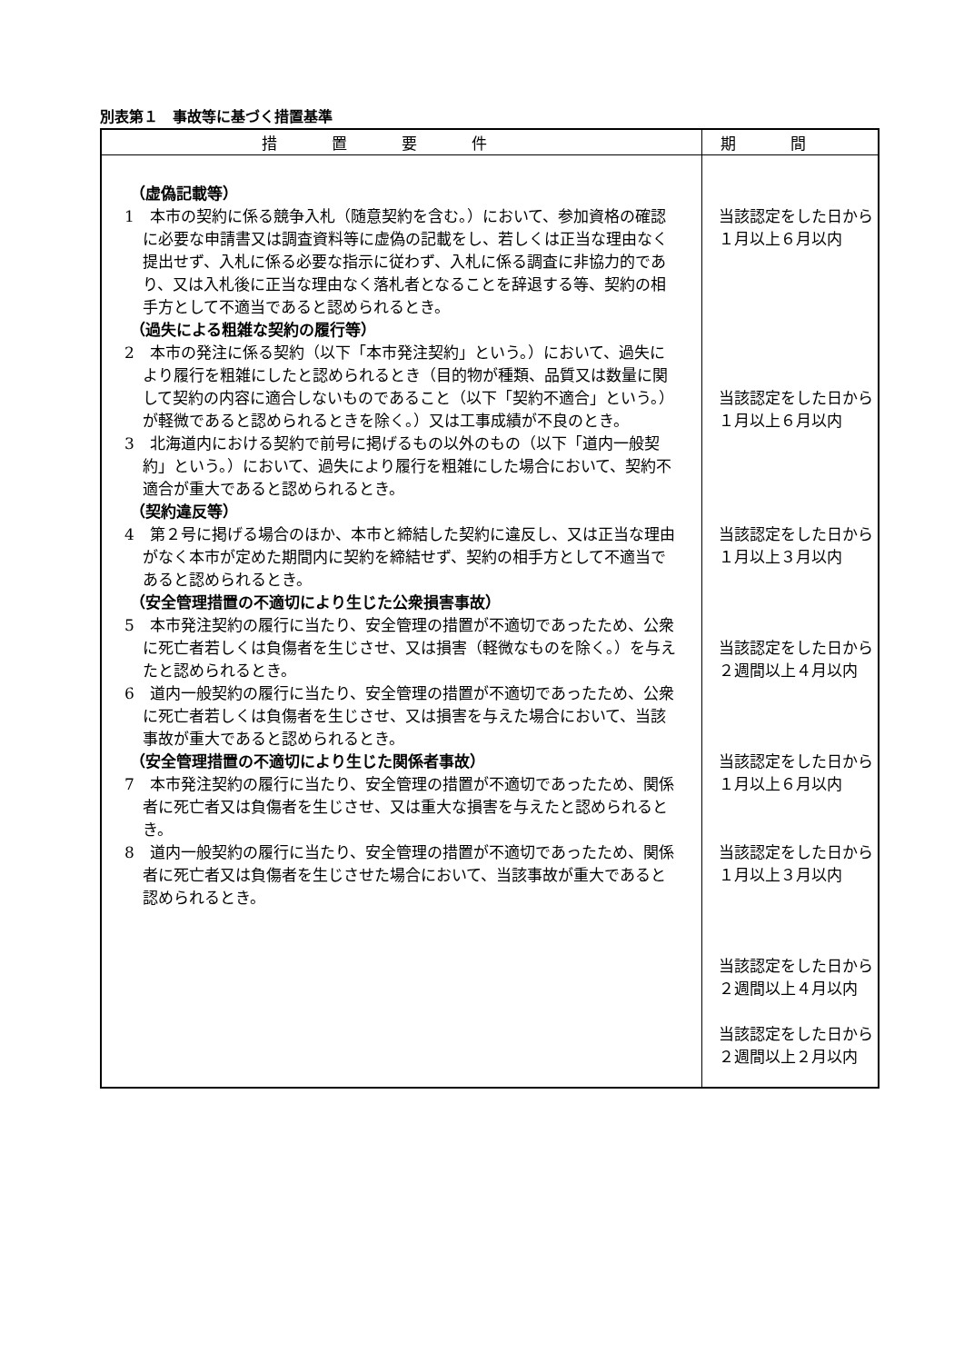別表第１　事故等に基づく措置基準
| 措置要件 | 期間 |
| --- | --- |
| （虚偽記載等） 1 本市の契約に係る競争入札（随意契約を含む。）において、参加資格の確認に必要な申請書又は調査資料等に虚偽の記載をし、若しくは正当な理由なく提出せず、入札に係る必要な指示に従わず、入札に係る調査に非協力的であり、又は入札後に正当な理由なく落札者となることを辞退する等、契約の相手方として不適当であると認められるとき。 （過失による粗雑な契約の履行等） 2 本市の発注に係る契約（以下「本市発注契約」という。）において、過失により履行を粗雑にしたと認められるとき（目的物が種類、品質又は数量に関して契約の内容に適合しないものであること（以下「契約不適合」という。）が軽微であると認められるときを除く。）又は工事成績が不良のとき。 3 北海道内における契約で前号に掲げるもの以外のもの（以下「道内一般契約」という。）において、過失により履行を粗雑にした場合において、契約不適合が重大であると認められるとき。 （契約違反等） 4 第２号に掲げる場合のほか、本市と締結した契約に違反し、又は正当な理由がなく本市が定めた期間内に契約を締結せず、契約の相手方として不適当であると認められるとき。 （安全管理措置の不適切により生じた公衆損害事故） 5 本市発注契約の履行に当たり、安全管理の措置が不適切であったため、公衆に死亡者若しくは負傷者を生じさせ、又は損害（軽微なものを除く。）を与えたと認められるとき。 6 道内一般契約の履行に当たり、安全管理の措置が不適切であったため、公衆に死亡者若しくは負傷者を生じさせ、又は損害を与えた場合において、当該事故が重大であると認められるとき。 （安全管理措置の不適切により生じた関係者事故） 7 本市発注契約の履行に当たり、安全管理の措置が不適切であったため、関係者に死亡者又は負傷者を生じさせ、又は重大な損害を与えたと認められるとき。 8 道内一般契約の履行に当たり、安全管理の措置が不適切であったため、関係者に死亡者又は負傷者を生じさせた場合において、当該事故が重大であると認められるとき。 | 当該認定をした日から １月以上６月以内 当該認定をした日から １月以上６月以内 当該認定をした日から １月以上３月以内 当該認定をした日から ２週間以上４月以内 当該認定をした日から １月以上６月以内 当該認定をした日から １月以上３月以内 当該認定をした日から ２週間以上４月以内 当該認定をした日から ２週間以上２月以内 |